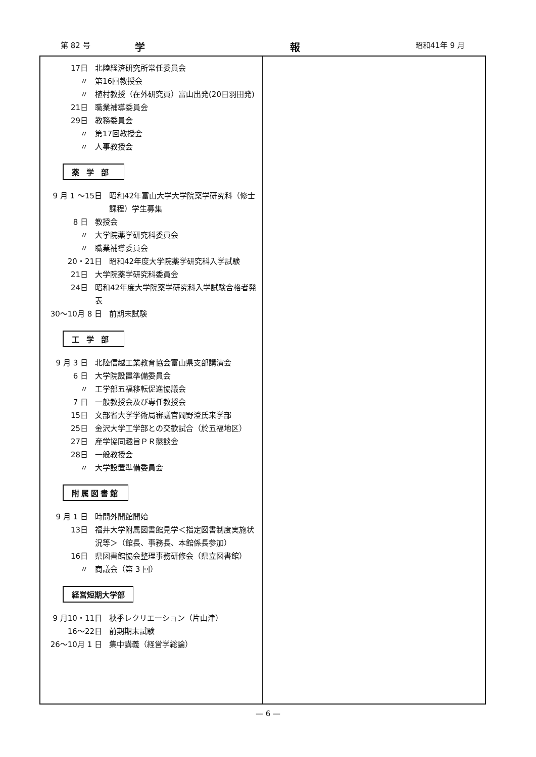第 82 号 学 報 昭和41年 9 月
17日 北陸経済研究所常任委員会
〃 第16回教授会
〃 植村教授（在外研究員）富山出発(20日羽田発)
21日 職業補導委員会
29日 教務委員会
〃 第17回教授会
〃 人事教授会
薬学部
9 月 1 ～15日 昭和42年富山大学大学院薬学研究科（修士課程）学生募集
8 日 教授会
〃 大学院薬学研究科委員会
〃 職業補導委員会
20・21日 昭和42年度大学院薬学研究科入学試験
21日 大学院薬学研究科委員会
24日 昭和42年度大学院薬学研究科入学試験合格者発表
30～10月 8 日 前期末試験
工学部
9 月 3 日 北陸信越工業教育協会富山県支部講演会
6 日 大学院設置準備委員会
〃 工学部五福移転促進協議会
7 日 一般教授会及び専任教授会
15日 文部省大学学術局審議官岡野澄氏来学部
25日 金沢大学工学部との交歓試合（於五福地区）
27日 産学協同趣旨ＰＲ懇談会
28日 一般教授会
〃 大学設置準備委員会
附属図書館
9 月 1 日 時間外開館開始
13日 福井大学附属図書館見学＜指定図書制度実施状況等＞（館長、事務長、本館係長参加）
16日 県図書館協会整理事務研修会（県立図書館）
〃 商議会（第 3 回）
経営短期大学部
9 月10・11日 秋季レクリエーション（片山津）
16～22日 前期期末試験
26～10月 1 日 集中講義（経営学総論）
— 6 —